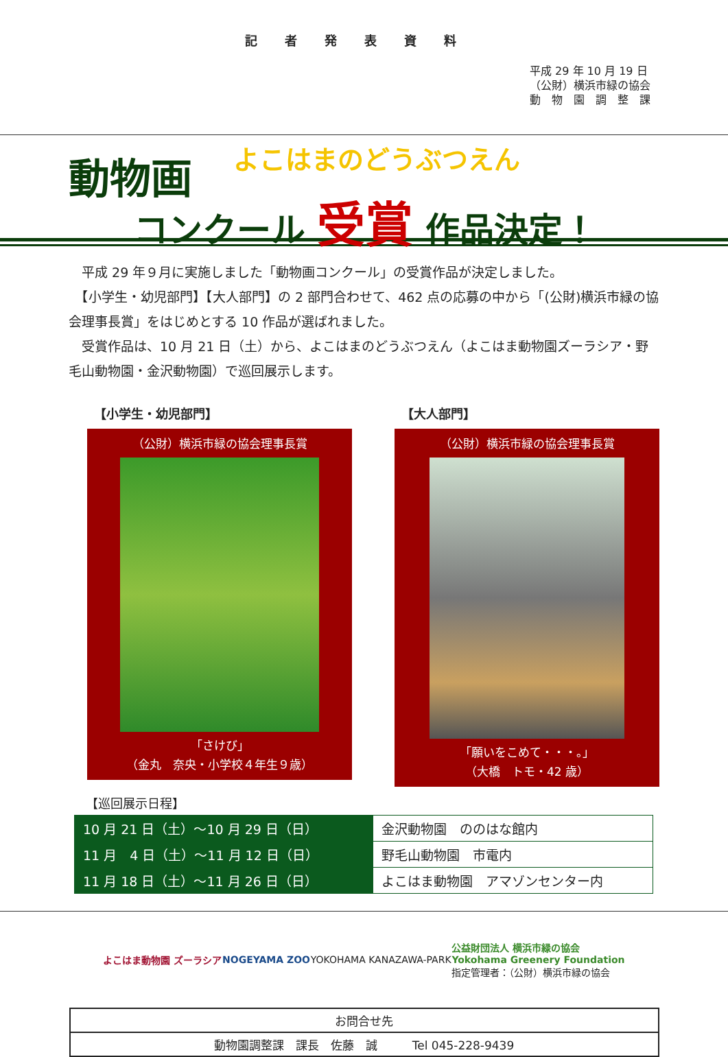記者発表資料
平成 29 年 10 月 19 日
（公財）横浜市緑の協会
動　物　園　調　整　課
動物画 よこはまのどうぶつえん
コンクール 受賞 作品決定！
　平成 29 年９月に実施しました「動物画コンクール」の受賞作品が決定しました。
　【小学生・幼児部門】【大人部門】の 2 部門合わせて、462 点の応募の中から「(公財)横浜市緑の協会理事長賞」をはじめとする 10 作品が選ばれました。
　受賞作品は、10 月 21 日（土）から、よこはまのどうぶつえん（よこはま動物園ズーラシア・野毛山動物園・金沢動物園）で巡回展示します。
【小学生・幼児部門】
（公財）横浜市緑の協会理事長賞
「さけび」
（金丸　奈央・小学校４年生９歳）
【大人部門】
（公財）横浜市緑の協会理事長賞
「願いをこめて・・・。」
（大橋　トモ・42 歳）
【巡回展示日程】
| 10 月 21 日（土）～10 月 29 日（日） | 金沢動物園 ののはな館内 |
| 11 月 4 日（土）～11 月 12 日（日） | 野毛山動物園 市電内 |
| 11 月 18 日（土）～11 月 26 日（日） | よこはま動物園 アマゾンセンター内 |
よこはま動物園 ズーラシア NOGEYAMA ZOO YOKOHAMA KANAZAWA-PARK
公益財団法人 横浜市緑の協会
Yokohama Greenery Foundation
指定管理者：（公財）横浜市緑の協会
| お問合せ先 |
| 動物園調整課 課長 佐藤 誠 Tel 045-228-9439 |